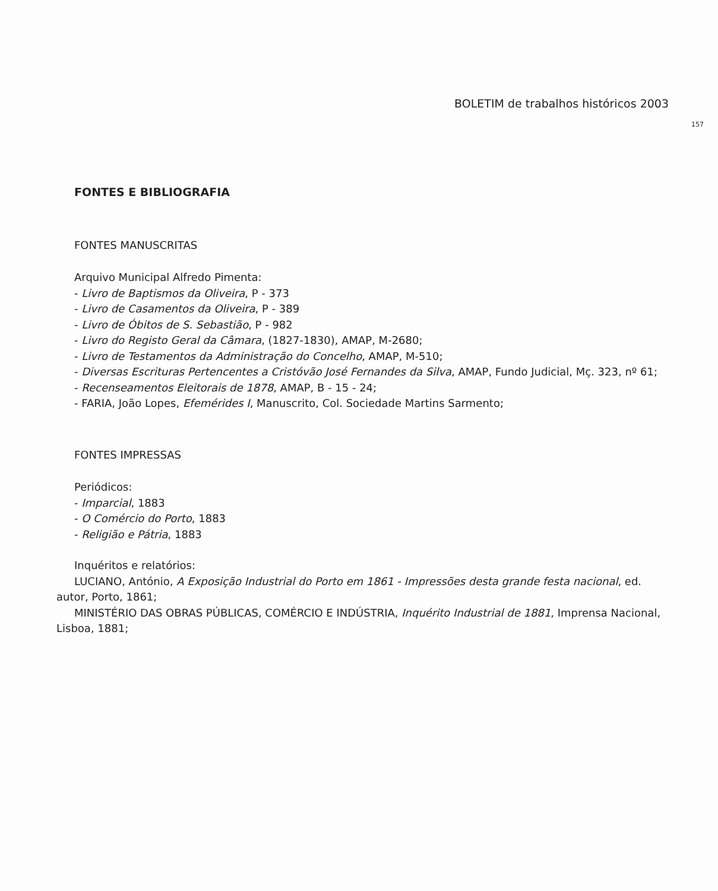BOLETIM de trabalhos históricos 2003
157
FONTES E BIBLIOGRAFIA
FONTES MANUSCRITAS
Arquivo Municipal Alfredo Pimenta:
- Livro de Baptismos da Oliveira, P - 373
- Livro de Casamentos da Oliveira, P - 389
- Livro de Óbitos de S. Sebastião, P - 982
- Livro do Registo Geral da Câmara, (1827-1830), AMAP, M-2680;
- Livro de Testamentos da Administração do Concelho, AMAP, M-510;
- Diversas Escrituras Pertencentes a Cristóvão José Fernandes da Silva, AMAP, Fundo Judicial, Mç. 323, nº 61;
- Recenseamentos Eleitorais de 1878, AMAP, B - 15 - 24;
- FARIA, João Lopes, Efemérides I, Manuscrito, Col. Sociedade Martins Sarmento;
FONTES IMPRESSAS
Periódicos:
- Imparcial, 1883
- O Comércio do Porto, 1883
- Religião e Pátria, 1883
Inquéritos e relatórios:
LUCIANO, António, A Exposição Industrial do Porto em 1861 - Impressões desta grande festa nacional, ed. autor, Porto, 1861;
MINISTÉRIO DAS OBRAS PÚBLICAS, COMÉRCIO E INDÚSTRIA, Inquérito Industrial de 1881, Imprensa Nacional, Lisboa, 1881;